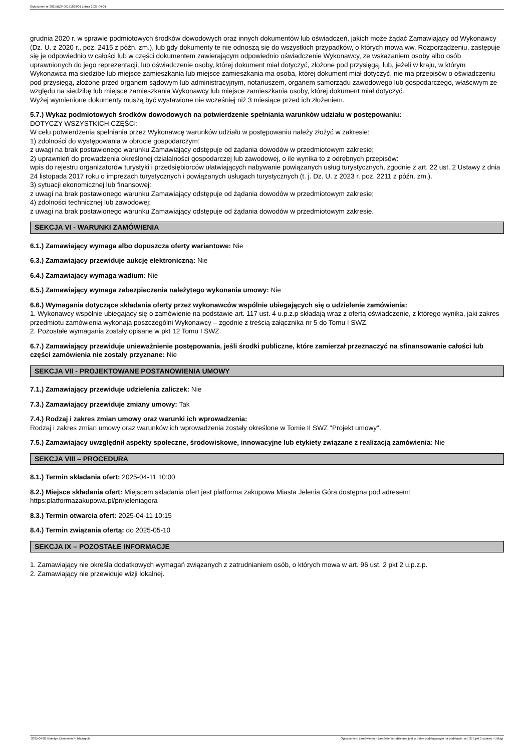Ogłoszenie nr 2025/BZP 00171829/01 z dnia 2025-04-01
grudnia 2020 r. w sprawie podmiotowych środków dowodowych oraz innych dokumentów lub oświadczeń, jakich może żądać Zamawiający od Wykonawcy (Dz. U. z 2020 r., poz. 2415 z późn. zm.), lub gdy dokumenty te nie odnoszą się do wszystkich przypadków, o których mowa ww. Rozporządzeniu, zastępuje się je odpowiednio w całości lub w części dokumentem zawierającym odpowiednio oświadczenie Wykonawcy, ze wskazaniem osoby albo osób uprawnionych do jego reprezentacji, lub oświadczenie osoby, której dokument miał dotyczyć, złożone pod przysięgą, lub, jeżeli w kraju, w którym Wykonawca ma siedzibę lub miejsce zamieszkania lub miejsce zamieszkania ma osoba, której dokument miał dotyczyć, nie ma przepisów o oświadczeniu pod przysięgą, złożone przed organem sądowym lub administracyjnym, notariuszem, organem samorządu zawodowego lub gospodarczego, właściwym ze względu na siedzibę lub miejsce zamieszkania Wykonawcy lub miejsce zamieszkania osoby, której dokument miał dotyczyć.
Wyżej wymienione dokumenty muszą być wystawione nie wcześniej niż 3 miesiące przed ich złożeniem.
5.7.) Wykaz podmiotowych środków dowodowych na potwierdzenie spełniania warunków udziału w postępowaniu:
DOTYCZY WSZYSTKICH CZĘŚCI:
W celu potwierdzenia spełniania przez Wykonawcę warunków udziału w postępowaniu należy złożyć w zakresie:
1) zdolności do występowania w obrocie gospodarczym:
z uwagi na brak postawionego warunku Zamawiający odstępuje od żądania dowodów w przedmiotowym zakresie;
2) uprawnień do prowadzenia określonej działalności gospodarczej lub zawodowej, o ile wynika to z odrębnych przepisów:
wpis do rejestru organizatorów turystyki i przedsiębiorców ułatwiających nabywanie powiązanych usług turystycznych, zgodnie z art. 22 ust. 2 Ustawy z dnia 24 listopada 2017 roku o imprezach turystycznych i powiązanych usługach turystycznych (t. j. Dz. U. z 2023 r. poz. 2211 z późn. zm.).
3) sytuacji ekonomicznej lub finansowej:
z uwagi na brak postawionego warunku Zamawiający odstępuje od żądania dowodów w przedmiotowym zakresie;
4) zdolności technicznej lub zawodowej:
z uwagi na brak postawionego warunku Zamawiający odstępuje od żądania dowodów w przedmiotowym zakresie.
SEKCJA VI - WARUNKI ZAMÓWIENIA
6.1.) Zamawiający wymaga albo dopuszcza oferty wariantowe: Nie
6.3.) Zamawiający przewiduje aukcję elektroniczną: Nie
6.4.) Zamawiający wymaga wadium: Nie
6.5.) Zamawiający wymaga zabezpieczenia należytego wykonania umowy: Nie
6.6.) Wymagania dotyczące składania oferty przez wykonawców wspólnie ubiegających się o udzielenie zamówienia:
1. Wykonawcy wspólnie ubiegający się o zamówienie na podstawie art. 117 ust. 4 u.p.z.p składają wraz z ofertą oświadczenie, z którego wynika, jaki zakres przedmiotu zamówienia wykonają poszczególni Wykonawcy – zgodnie z treścią załącznika nr 5 do Tomu I SWZ.
2. Pozostałe wymagania zostały opisane w pkt 12 Tomu I SWZ.
6.7.) Zamawiający przewiduje unieważnienie postępowania, jeśli środki publiczne, które zamierzał przeznaczyć na sfinansowanie całości lub części zamówienia nie zostały przyznane: Nie
SEKCJA VII - PROJEKTOWANE POSTANOWIENIA UMOWY
7.1.) Zamawiający przewiduje udzielenia zaliczek: Nie
7.3.) Zamawiający przewiduje zmiany umowy: Tak
7.4.) Rodzaj i zakres zmian umowy oraz warunki ich wprowadzenia:
Rodzaj i zakres zmian umowy oraz warunków ich wprowadzenia zostały określone w Tomie II SWZ "Projekt umowy".
7.5.) Zamawiający uwzględnił aspekty społeczne, środowiskowe, innowacyjne lub etykiety związane z realizacją zamówienia: Nie
SEKCJA VIII – PROCEDURA
8.1.) Termin składania ofert: 2025-04-11 10:00
8.2.) Miejsce składania ofert: Miejscem składania ofert jest platforma zakupowa Miasta Jelenia Góra dostępna pod adresem: https:platformazakupowa.pl/pn/jeleniagora
8.3.) Termin otwarcia ofert: 2025-04-11 10:15
8.4.) Termin związania ofertą: do 2025-05-10
SEKCJA IX – POZOSTAŁE INFORMACJE
1. Zamawiający nie określa dodatkowych wymagań związanych z zatrudnianiem osób, o których mowa w art. 96 ust. 2 pkt 2 u.p.z.p.
2. Zamawiający nie przewiduje wizji lokalnej.
2025-04-01 Biuletyn Zamówień Publicznych Ogłoszenie o zamówieniu - Zamówienie udzielane jest w trybie podstawowym na podstawie: art. 275 pkt 1 ustawy - Usługi